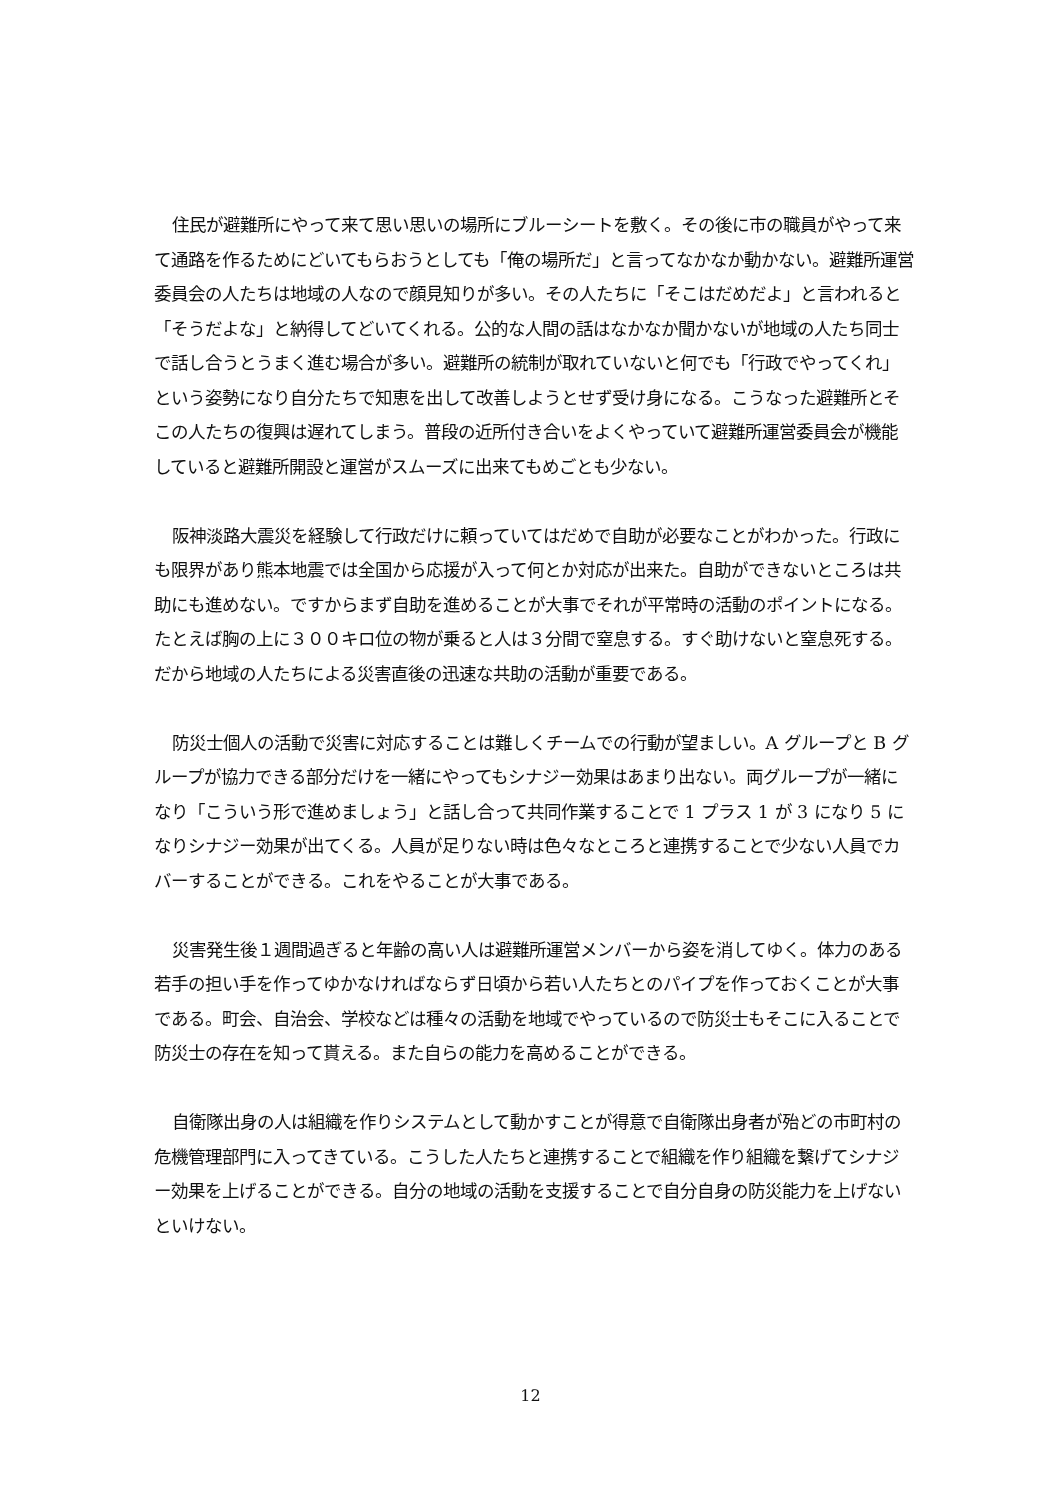住民が避難所にやって来て思い思いの場所にブルーシートを敷く。その後に市の職員がやって来て通路を作るためにどいてもらおうとしても「俺の場所だ」と言ってなかなか動かない。避難所運営委員会の人たちは地域の人なので顔見知りが多い。その人たちに「そこはだめだよ」と言われると「そうだよな」と納得してどいてくれる。公的な人間の話はなかなか聞かないが地域の人たち同士で話し合うとうまく進む場合が多い。避難所の統制が取れていないと何でも「行政でやってくれ」という姿勢になり自分たちで知恵を出して改善しようとせず受け身になる。こうなった避難所とそこの人たちの復興は遅れてしまう。普段の近所付き合いをよくやっていて避難所運営委員会が機能していると避難所開設と運営がスムーズに出来てもめごとも少ない。
阪神淡路大震災を経験して行政だけに頼っていてはだめで自助が必要なことがわかった。行政にも限界があり熊本地震では全国から応援が入って何とか対応が出来た。自助ができないところは共助にも進めない。ですからまず自助を進めることが大事でそれが平常時の活動のポイントになる。たとえば胸の上に３００キロ位の物が乗ると人は３分間で窒息する。すぐ助けないと窒息死する。だから地域の人たちによる災害直後の迅速な共助の活動が重要である。
防災士個人の活動で災害に対応することは難しくチームでの行動が望ましい。A グループと B グループが協力できる部分だけを一緒にやってもシナジー効果はあまり出ない。両グループが一緒になり「こういう形で進めましょう」と話し合って共同作業することで 1 プラス 1 が 3 になり 5 になりシナジー効果が出てくる。人員が足りない時は色々なところと連携することで少ない人員でカバーすることができる。これをやることが大事である。
災害発生後１週間過ぎると年齢の高い人は避難所運営メンバーから姿を消してゆく。体力のある若手の担い手を作ってゆかなければならず日頃から若い人たちとのパイプを作っておくことが大事である。町会、自治会、学校などは種々の活動を地域でやっているので防災士もそこに入ることで防災士の存在を知って貰える。また自らの能力を高めることができる。
自衛隊出身の人は組織を作りシステムとして動かすことが得意で自衛隊出身者が殆どの市町村の危機管理部門に入ってきている。こうした人たちと連携することで組織を作り組織を繋げてシナジー効果を上げることができる。自分の地域の活動を支援することで自分自身の防災能力を上げないといけない。
12